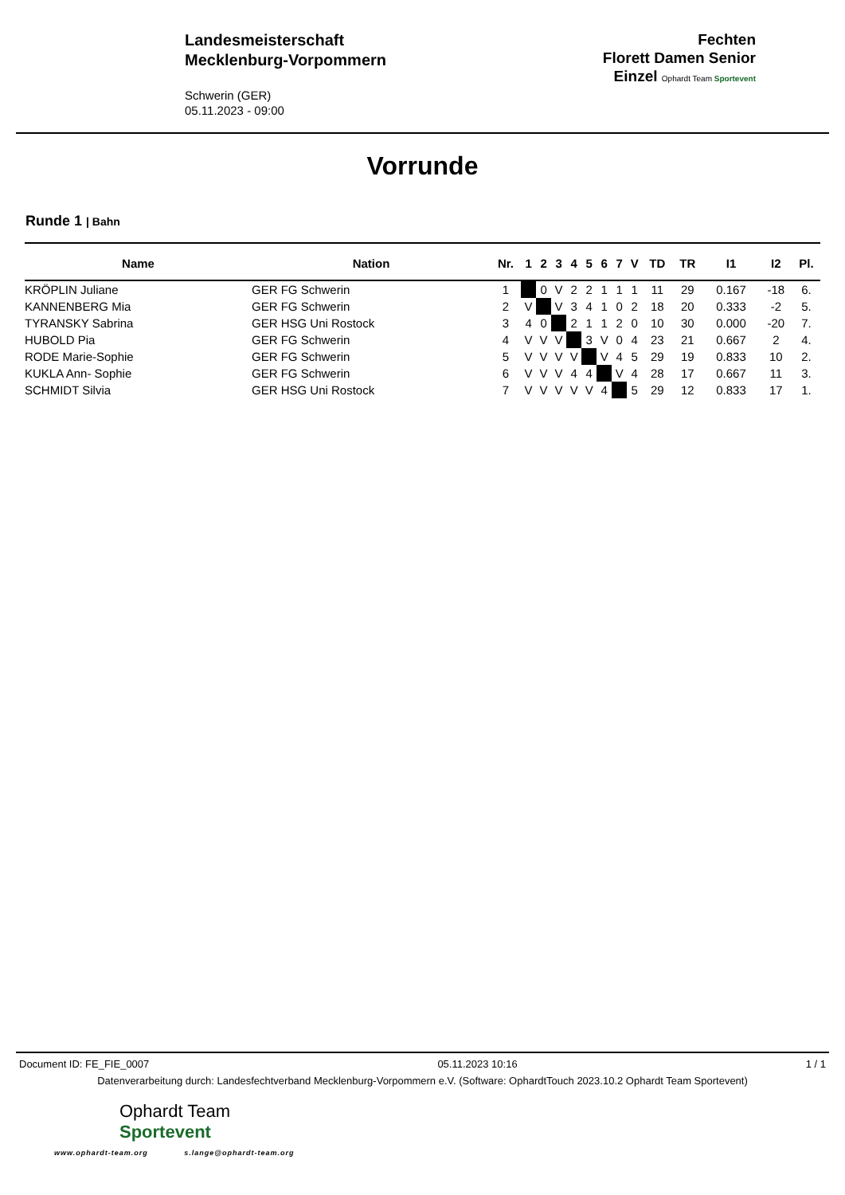Landesmeisterschaft
Mecklenburg-Vorpommern
Schwerin (GER)
05.11.2023 - 09:00
Fechten
Florett Damen Senior
Einzel Ophardt Team Sportevent
Vorrunde
Runde 1 | Bahn
| Name | Nation | Nr. | 1 | 2 | 3 | 4 | 5 | 6 | 7 | V | TD | TR | I1 | I2 | Pl. |
| --- | --- | --- | --- | --- | --- | --- | --- | --- | --- | --- | --- | --- | --- | --- | --- |
| KRÖPLIN Juliane | GER FG Schwerin | 1 | | 0 | V | 2 | 2 | 1 | 1 | 1 | 11 | 29 | 0.167 | -18 | 6. |
| KANNENBERG Mia | GER FG Schwerin | 2 | V | | V | 3 | 4 | 1 | 0 | 2 | 18 | 20 | 0.333 | -2 | 5. |
| TYRANSKY Sabrina | GER HSG Uni Rostock | 3 | 4 | 0 | | 2 | 1 | 1 | 2 | 0 | 10 | 30 | 0.000 | -20 | 7. |
| HUBOLD Pia | GER FG Schwerin | 4 | V | V | V | | 3 | V | 0 | 4 | 23 | 21 | 0.667 | 2 | 4. |
| RODE Marie-Sophie | GER FG Schwerin | 5 | V | V | V | V | | V | 4 | 5 | 29 | 19 | 0.833 | 10 | 2. |
| KUKLA Ann- Sophie | GER FG Schwerin | 6 | V | V | V | 4 | 4 | | V | 4 | 28 | 17 | 0.667 | 11 | 3. |
| SCHMIDT Silvia | GER HSG Uni Rostock | 7 | V | V | V | V | V | 4 | | 5 | 29 | 12 | 0.833 | 17 | 1. |
Document ID: FE_FIE_0007 05.11.2023 10:16 1 / 1
Datenverarbeitung durch: Landesfechtverband Mecklenburg-Vorpommern e.V. (Software: OphardtTouch 2023.10.2 Ophardt Team Sportevent)
Ophardt Team
Sportevent
www.ophardt-team.org s.lange@ophardt-team.org